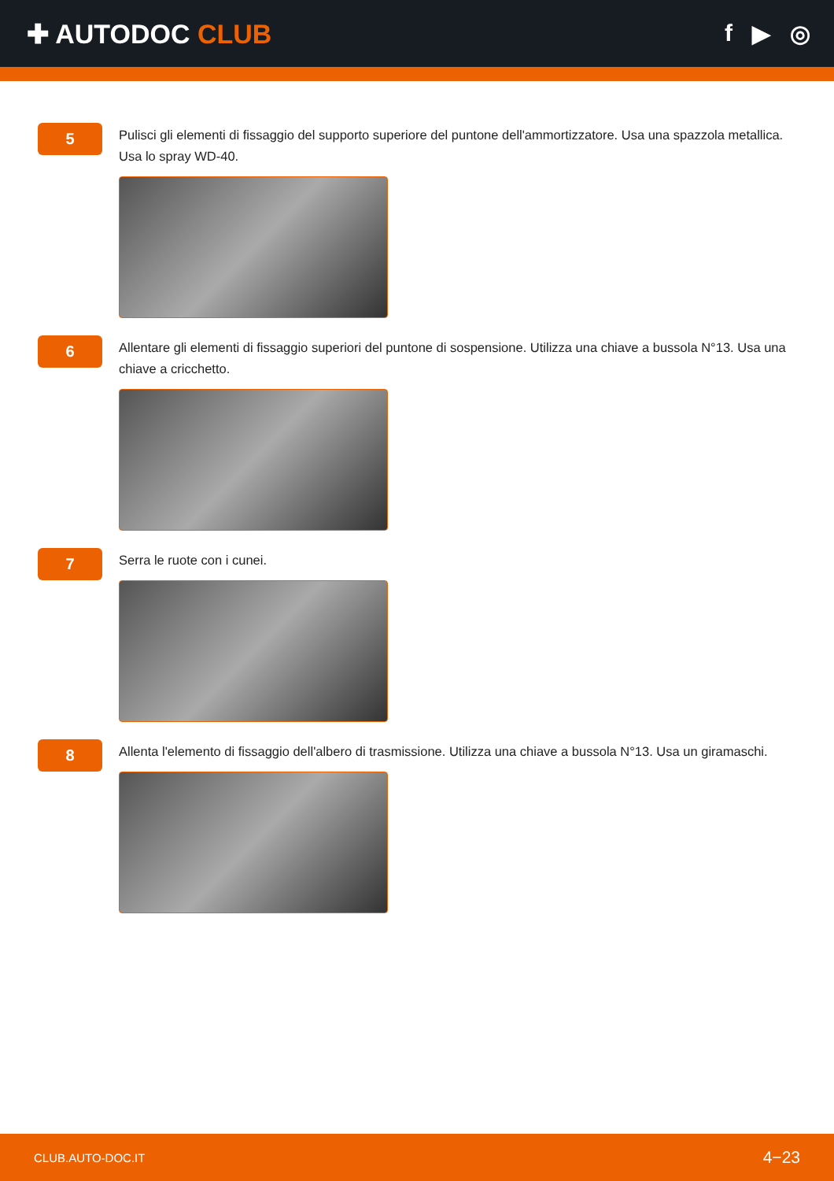✚ AUTODOC CLUB f ▶ ◎
5
Pulisci gli elementi di fissaggio del supporto superiore del puntone dell'ammortizzatore. Usa una spazzola metallica. Usa lo spray WD-40.
6
Allentare gli elementi di fissaggio superiori del puntone di sospensione. Utilizza una chiave a bussola N°13. Usa una chiave a cricchetto.
7
Serra le ruote con i cunei.
8
Allenta l'elemento di fissaggio dell'albero di trasmissione. Utilizza una chiave a bussola N°13. Usa un giramaschi.
CLUB.AUTO-DOC.IT 4−23